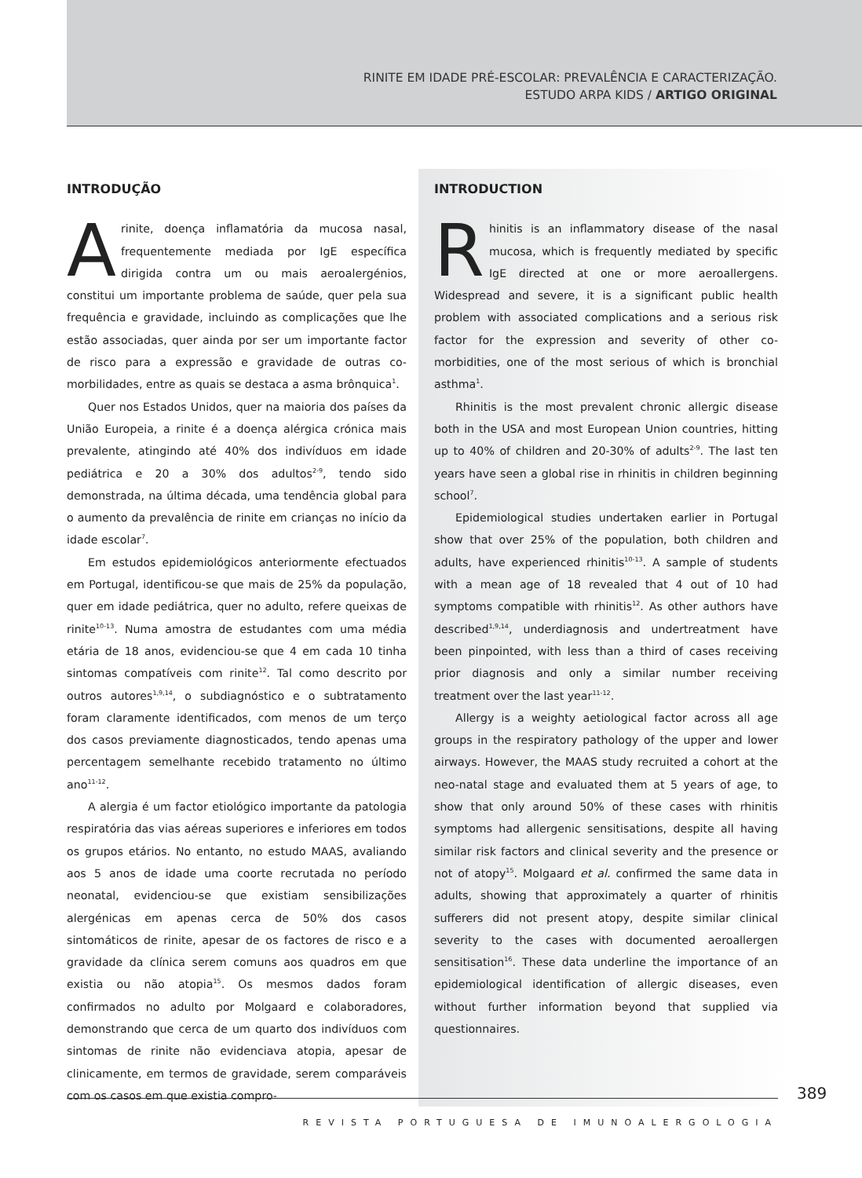RINITE EM IDADE PRÉ-ESCOLAR: PREVALÊNCIA E CARACTERIZAÇÃO.
ESTUDO ARPA KIDS / ARTIGO ORIGINAL
INTRODUÇÃO
A rinite, doença inflamatória da mucosa nasal, frequentemente mediada por IgE específica dirigida contra um ou mais aeroalergénios, constitui um importante problema de saúde, quer pela sua frequência e gravidade, incluindo as complicações que lhe estão associadas, quer ainda por ser um importante factor de risco para a expressão e gravidade de outras co-morbilidades, entre as quais se destaca a asma brônquica<sup>1</sup>.
Quer nos Estados Unidos, quer na maioria dos países da União Europeia, a rinite é a doença alérgica crónica mais prevalente, atingindo até 40% dos indivíduos em idade pediátrica e 20 a 30% dos adultos<sup>2-9</sup>, tendo sido demonstrada, na última década, uma tendência global para o aumento da prevalência de rinite em crianças no início da idade escolar<sup>7</sup>.
Em estudos epidemiológicos anteriormente efectuados em Portugal, identificou-se que mais de 25% da população, quer em idade pediátrica, quer no adulto, refere queixas de rinite<sup>10-13</sup>. Numa amostra de estudantes com uma média etária de 18 anos, evidenciou-se que 4 em cada 10 tinha sintomas compatíveis com rinite<sup>12</sup>. Tal como descrito por outros autores<sup>1,9,14</sup>, o subdiagnóstico e o subtratamento foram claramente identificados, com menos de um terço dos casos previamente diagnosticados, tendo apenas uma percentagem semelhante recebido tratamento no último ano<sup>11-12</sup>.
A alergia é um factor etiológico importante da patologia respiratória das vias aéreas superiores e inferiores em todos os grupos etários. No entanto, no estudo MAAS, avaliando aos 5 anos de idade uma coorte recrutada no período neonatal, evidenciou-se que existiam sensibilizações alergénicas em apenas cerca de 50% dos casos sintomáticos de rinite, apesar de os factores de risco e a gravidade da clínica serem comuns aos quadros em que existia ou não atopia<sup>15</sup>. Os mesmos dados foram confirmados no adulto por Molgaard e colaboradores, demonstrando que cerca de um quarto dos indivíduos com sintomas de rinite não evidenciava atopia, apesar de clinicamente, em termos de gravidade, serem comparáveis com os casos em que existia compro-
INTRODUCTION
R hinitis is an inflammatory disease of the nasal mucosa, which is frequently mediated by specific IgE directed at one or more aeroallergens. Widespread and severe, it is a significant public health problem with associated complications and a serious risk factor for the expression and severity of other co-morbidities, one of the most serious of which is bronchial asthma<sup>1</sup>.
Rhinitis is the most prevalent chronic allergic disease both in the USA and most European Union countries, hitting up to 40% of children and 20-30% of adults<sup>2-9</sup>. The last ten years have seen a global rise in rhinitis in children beginning school<sup>7</sup>.
Epidemiological studies undertaken earlier in Portugal show that over 25% of the population, both children and adults, have experienced rhinitis<sup>10-13</sup>. A sample of students with a mean age of 18 revealed that 4 out of 10 had symptoms compatible with rhinitis<sup>12</sup>. As other authors have described<sup>1,9,14</sup>, underdiagnosis and undertreatment have been pinpointed, with less than a third of cases receiving prior diagnosis and only a similar number receiving treatment over the last year<sup>11-12</sup>.
Allergy is a weighty aetiological factor across all age groups in the respiratory pathology of the upper and lower airways. However, the MAAS study recruited a cohort at the neo-natal stage and evaluated them at 5 years of age, to show that only around 50% of these cases with rhinitis symptoms had allergenic sensitisations, despite all having similar risk factors and clinical severity and the presence or not of atopy<sup>15</sup>. Molgaard et al. confirmed the same data in adults, showing that approximately a quarter of rhinitis sufferers did not present atopy, despite similar clinical severity to the cases with documented aeroallergen sensitisation<sup>16</sup>. These data underline the importance of an epidemiological identification of allergic diseases, even without further information beyond that supplied via questionnaires.
389
REVISTA PORTUGUESA DE IMUNOALERGOLOGIA